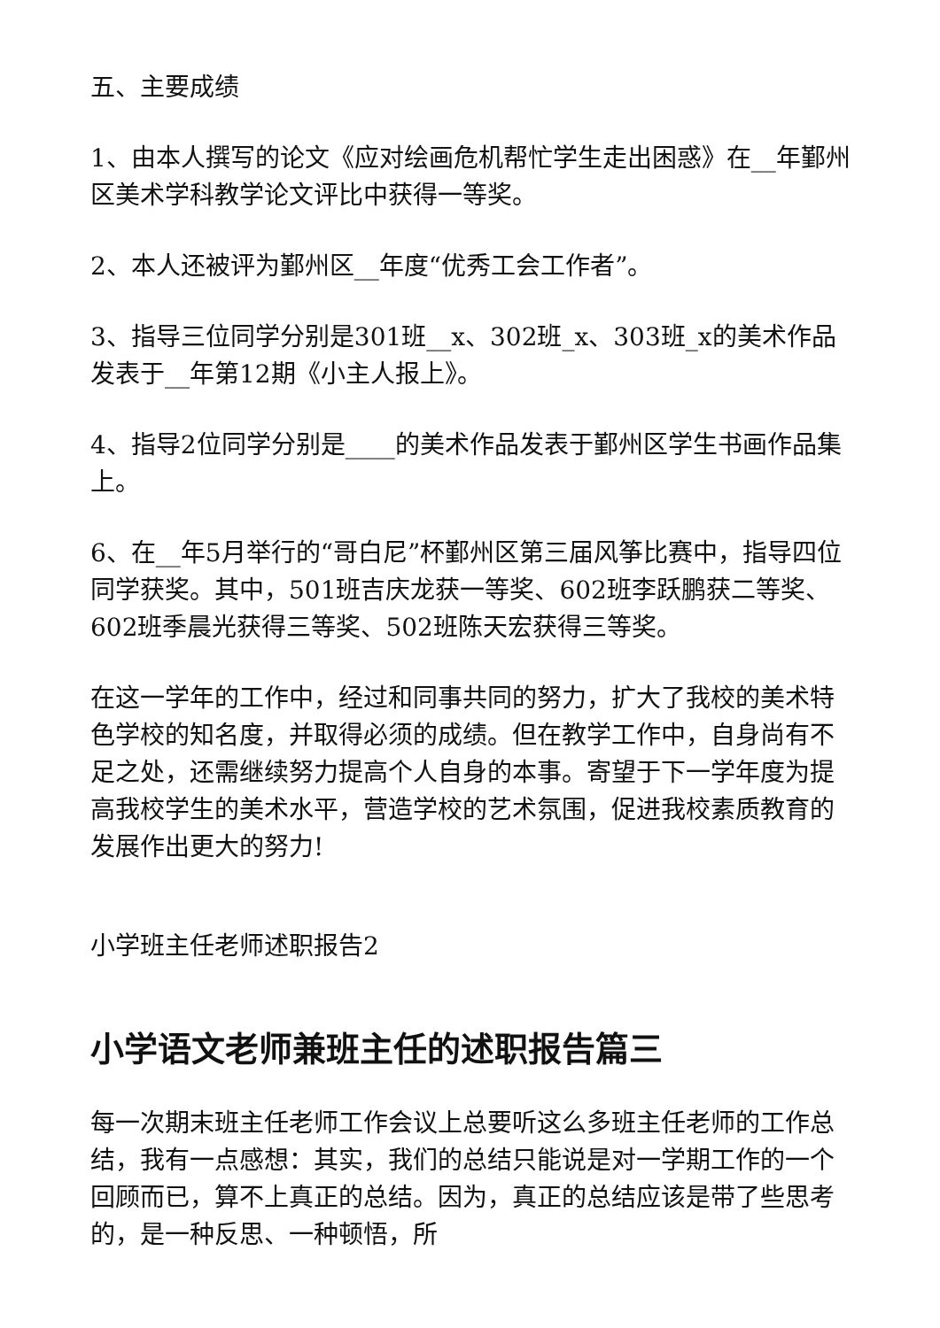五、主要成绩
1、由本人撰写的论文《应对绘画危机帮忙学生走出困惑》在__年鄞州区美术学科教学论文评比中获得一等奖。
2、本人还被评为鄞州区__年度“优秀工会工作者”。
3、指导三位同学分别是301班__x、302班_x、303班_x的美术作品发表于__年第12期《小主人报上》。
4、指导2位同学分别是____的美术作品发表于鄞州区学生书画作品集上。
6、在__年5月举行的“哥白尼”杯鄞州区第三届风筝比赛中，指导四位同学获奖。其中，501班吉庆龙获一等奖、602班李跃鹏获二等奖、602班季晨光获得三等奖、502班陈天宏获得三等奖。
在这一学年的工作中，经过和同事共同的努力，扩大了我校的美术特色学校的知名度，并取得必须的成绩。但在教学工作中，自身尚有不足之处，还需继续努力提高个人自身的本事。寄望于下一学年度为提高我校学生的美术水平，营造学校的艺术氛围，促进我校素质教育的发展作出更大的努力!
小学班主任老师述职报告2
小学语文老师兼班主任的述职报告篇三
每一次期末班主任老师工作会议上总要听这么多班主任老师的工作总结，我有一点感想：其实，我们的总结只能说是对一学期工作的一个回顾而已，算不上真正的总结。因为，真正的总结应该是带了些思考的，是一种反思、一种顿悟，所